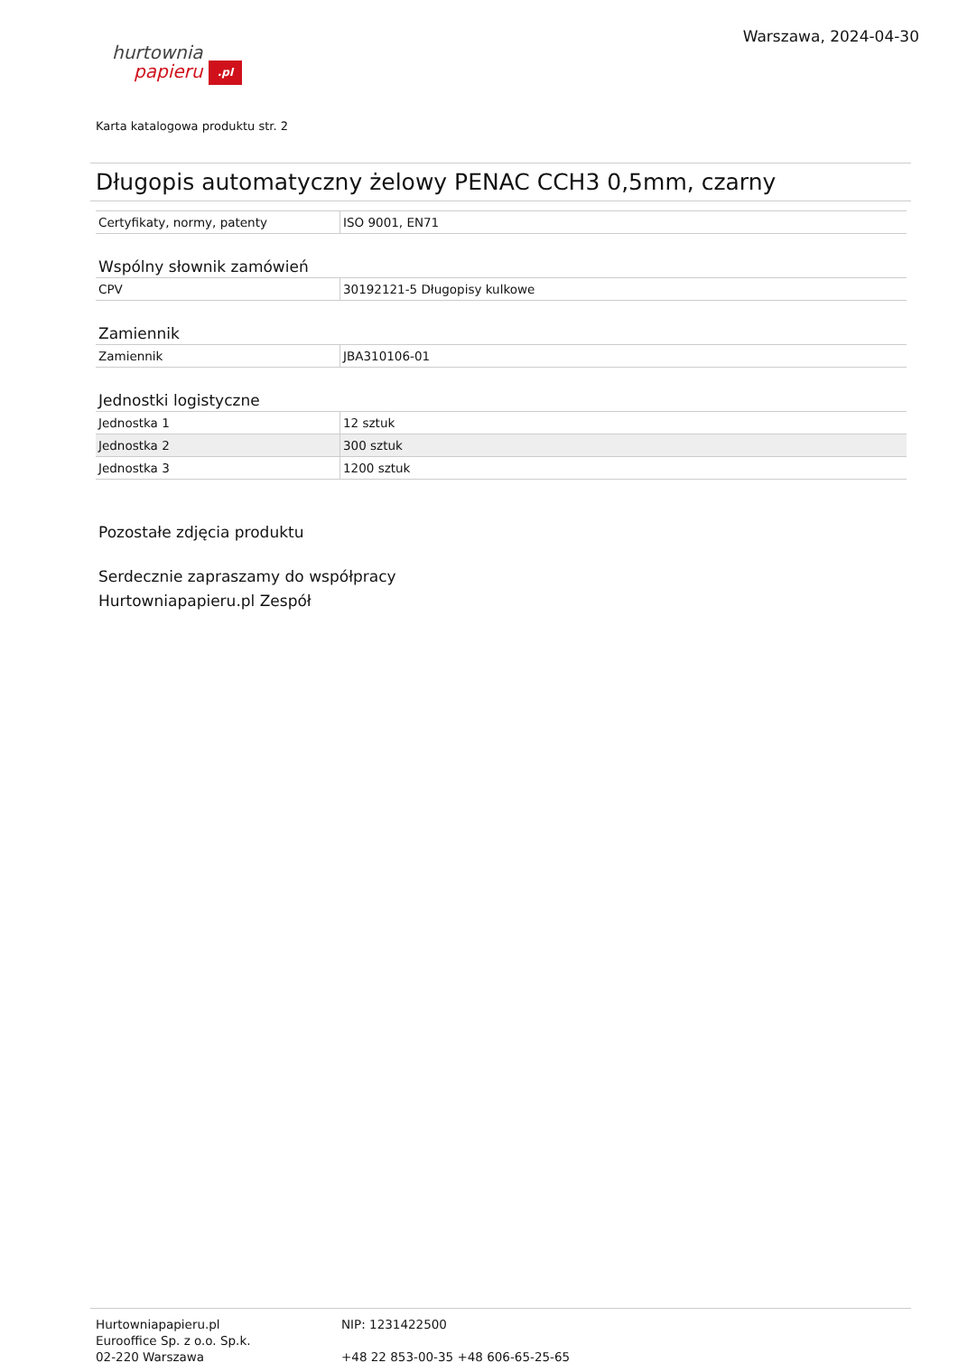hurtownia
papieru .pl
Warszawa, 2024-04-30
Karta katalogowa produktu str. 2
Długopis automatyczny żelowy PENAC CCH3 0,5mm, czarny
| Certyfikaty, normy, patenty | ISO 9001, EN71 |
Wspólny słownik zamówień
| CPV | 30192121-5 Długopisy kulkowe |
Zamiennik
| Zamiennik | JBA310106-01 |
Jednostki logistyczne
| Jednostka 1 | 12 sztuk |
| Jednostka 2 | 300 sztuk |
| Jednostka 3 | 1200 sztuk |
Pozostałe zdjęcia produktu
Serdecznie zapraszamy do współpracy
Hurtowniapapieru.pl Zespół
Hurtowniapapieru.pl
Eurooffice Sp. z o.o. Sp.k.
02-220 Warszawa
NIP: 1231422500
+48 22 853-00-35 +48 606-65-25-65